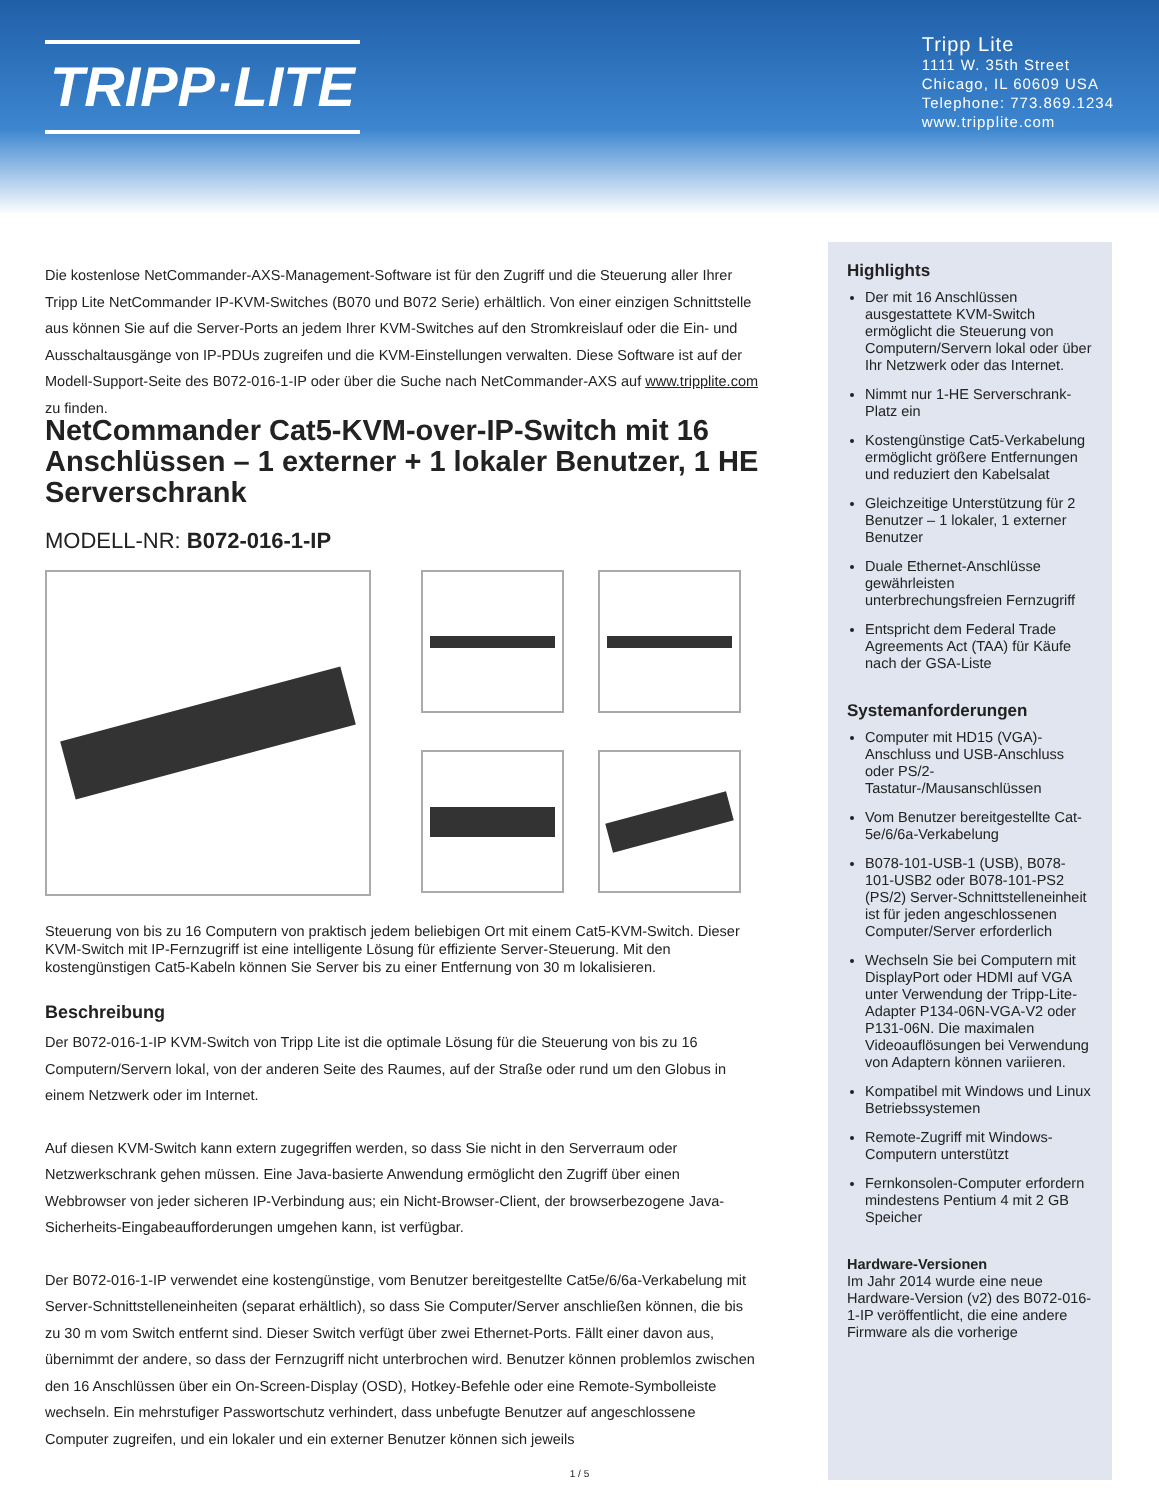TRIPP·LITE
Tripp Lite
1111 W. 35th Street
Chicago, IL 60609 USA
Telephone: 773.869.1234
www.tripplite.com
Die kostenlose NetCommander-AXS-Management-Software ist für den Zugriff und die Steuerung aller Ihrer Tripp Lite NetCommander IP-KVM-Switches (B070 und B072 Serie) erhältlich. Von einer einzigen Schnittstelle aus können Sie auf die Server-Ports an jedem Ihrer KVM-Switches auf den Stromkreislauf oder die Ein- und Ausschaltausgänge von IP-PDUs zugreifen und die KVM-Einstellungen verwalten. Diese Software ist auf der Modell-Support-Seite des B072-016-1-IP oder über die Suche nach NetCommander-AXS auf www.tripplite.com zu finden.
NetCommander Cat5-KVM-over-IP-Switch mit 16 Anschlüssen – 1 externer + 1 lokaler Benutzer, 1 HE Serverschrank
MODELL-NR: B072-016-1-IP
Steuerung von bis zu 16 Computern von praktisch jedem beliebigen Ort mit einem Cat5-KVM-Switch. Dieser KVM-Switch mit IP-Fernzugriff ist eine intelligente Lösung für effiziente Server-Steuerung. Mit den kostengünstigen Cat5-Kabeln können Sie Server bis zu einer Entfernung von 30 m lokalisieren.
Beschreibung
Der B072-016-1-IP KVM-Switch von Tripp Lite ist die optimale Lösung für die Steuerung von bis zu 16 Computern/Servern lokal, von der anderen Seite des Raumes, auf der Straße oder rund um den Globus in einem Netzwerk oder im Internet.
Auf diesen KVM-Switch kann extern zugegriffen werden, so dass Sie nicht in den Serverraum oder Netzwerkschrank gehen müssen. Eine Java-basierte Anwendung ermöglicht den Zugriff über einen Webbrowser von jeder sicheren IP-Verbindung aus; ein Nicht-Browser-Client, der browserbezogene Java-Sicherheits-Eingabeaufforderungen umgehen kann, ist verfügbar.
Der B072-016-1-IP verwendet eine kostengünstige, vom Benutzer bereitgestellte Cat5e/6/6a-Verkabelung mit Server-Schnittstelleneinheiten (separat erhältlich), so dass Sie Computer/Server anschließen können, die bis zu 30 m vom Switch entfernt sind. Dieser Switch verfügt über zwei Ethernet-Ports. Fällt einer davon aus, übernimmt der andere, so dass der Fernzugriff nicht unterbrochen wird. Benutzer können problemlos zwischen den 16 Anschlüssen über ein On-Screen-Display (OSD), Hotkey-Befehle oder eine Remote-Symbolleiste wechseln. Ein mehrstufiger Passwortschutz verhindert, dass unbefugte Benutzer auf angeschlossene Computer zugreifen, und ein lokaler und ein externer Benutzer können sich jeweils
Highlights
Der mit 16 Anschlüssen ausgestattete KVM-Switch ermöglicht die Steuerung von Computern/Servern lokal oder über Ihr Netzwerk oder das Internet.
Nimmt nur 1-HE Serverschrank-Platz ein
Kostengünstige Cat5-Verkabelung ermöglicht größere Entfernungen und reduziert den Kabelsalat
Gleichzeitige Unterstützung für 2 Benutzer – 1 lokaler, 1 externer Benutzer
Duale Ethernet-Anschlüsse gewährleisten unterbrechungsfreien Fernzugriff
Entspricht dem Federal Trade Agreements Act (TAA) für Käufe nach der GSA-Liste
Systemanforderungen
Computer mit HD15 (VGA)-Anschluss und USB-Anschluss oder PS/2-Tastatur-/Mausanschlüssen
Vom Benutzer bereitgestellte Cat-5e/6/6a-Verkabelung
B078-101-USB-1 (USB), B078-101-USB2 oder B078-101-PS2 (PS/2) Server-Schnittstelleneinheit ist für jeden angeschlossenen Computer/Server erforderlich
Wechseln Sie bei Computern mit DisplayPort oder HDMI auf VGA unter Verwendung der Tripp-Lite-Adapter P134-06N-VGA-V2 oder P131-06N. Die maximalen Videoauflösungen bei Verwendung von Adaptern können variieren.
Kompatibel mit Windows und Linux Betriebssystemen
Remote-Zugriff mit Windows-Computern unterstützt
Fernkonsolen-Computer erfordern mindestens Pentium 4 mit 2 GB Speicher
Hardware-Versionen
Im Jahr 2014 wurde eine neue Hardware-Version (v2) des B072-016-1-IP veröffentlicht, die eine andere Firmware als die vorherige
1 / 5